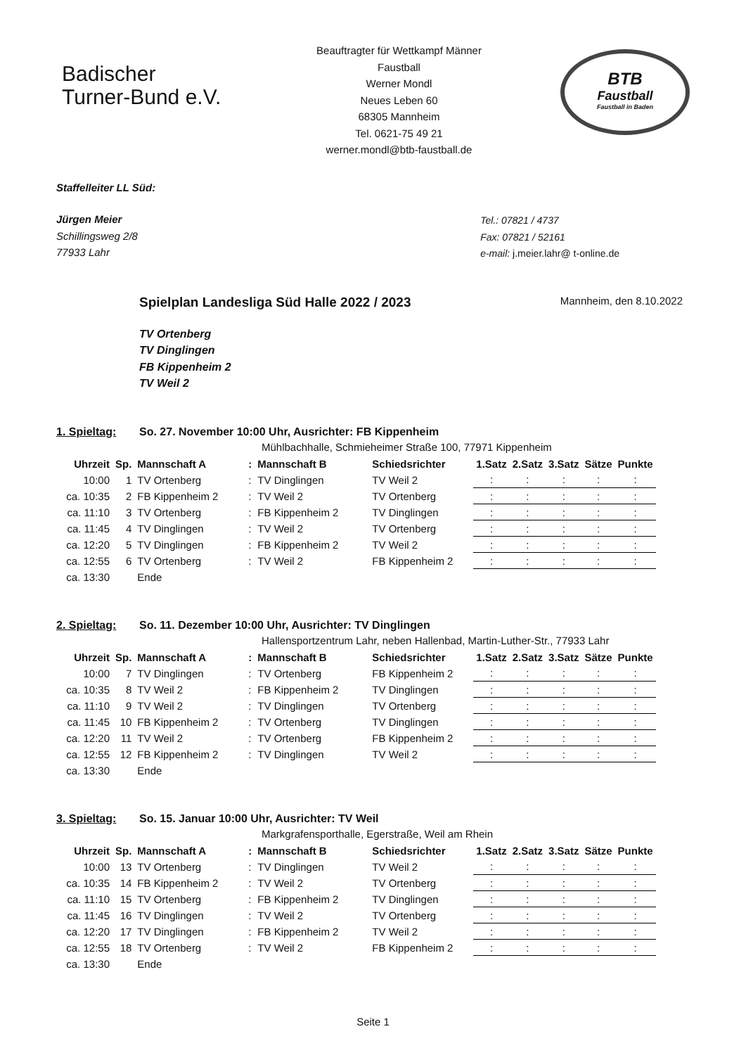Badischer
Turner-Bund e.V.
Beauftragter für Wettkampf Männer
Faustball
Werner Mondl
Neues Leben 60
68305 Mannheim
Tel. 0621-75 49 21
werner.mondl@btb-faustball.de
BTB
Faustball
Faustball in Baden
Staffelleiter LL Süd:
Jürgen Meier
Schillingsweg 2/8
77933 Lahr
Tel.: 07821 / 4737
Fax: 07821 / 52161
e-mail: j.meier.lahr@ t-online.de
Spielplan Landesliga Süd Halle 2022 / 2023 Mannheim, den 8.10.2022
TV Ortenberg
TV Dinglingen
FB Kippenheim 2
TV Weil 2
1. Spieltag: So. 27. November 10:00 Uhr, Ausrichter: FB Kippenheim
Mühlbachhalle, Schmieheimer Straße 100, 77971 Kippenheim
| Uhrzeit | Sp. | Mannschaft A | : | Mannschaft B | Schiedsrichter | 1.Satz | 2.Satz | 3.Satz | Sätze | Punkte |
| --- | --- | --- | --- | --- | --- | --- | --- | --- | --- | --- |
| 10:00 | 1 | TV Ortenberg | : | TV Dinglingen | TV Weil 2 | : | : | : | : | : |
| ca. 10:35 | 2 | FB Kippenheim 2 | : | TV Weil 2 | TV Ortenberg | : | : | : | : | : |
| ca. 11:10 | 3 | TV Ortenberg | : | FB Kippenheim 2 | TV Dinglingen | : | : | : | : | : |
| ca. 11:45 | 4 | TV Dinglingen | : | TV Weil 2 | TV Ortenberg | : | : | : | : | : |
| ca. 12:20 | 5 | TV Dinglingen | : | FB Kippenheim 2 | TV Weil 2 | : | : | : | : | : |
| ca. 12:55 | 6 | TV Ortenberg | : | TV Weil 2 | FB Kippenheim 2 | : | : | : | : | : |
| ca. 13:30 | | Ende | | | | | | | | |
2. Spieltag: So. 11. Dezember 10:00 Uhr, Ausrichter: TV Dinglingen
Hallensportzentrum Lahr, neben Hallenbad, Martin-Luther-Str., 77933 Lahr
| Uhrzeit | Sp. | Mannschaft A | : | Mannschaft B | Schiedsrichter | 1.Satz | 2.Satz | 3.Satz | Sätze | Punkte |
| --- | --- | --- | --- | --- | --- | --- | --- | --- | --- | --- |
| 10:00 | 7 | TV Dinglingen | : | TV Ortenberg | FB Kippenheim 2 | : | : | : | : | : |
| ca. 10:35 | 8 | TV Weil 2 | : | FB Kippenheim 2 | TV Dinglingen | : | : | : | : | : |
| ca. 11:10 | 9 | TV Weil 2 | : | TV Dinglingen | TV Ortenberg | : | : | : | : | : |
| ca. 11:45 | 10 | FB Kippenheim 2 | : | TV Ortenberg | TV Dinglingen | : | : | : | : | : |
| ca. 12:20 | 11 | TV Weil 2 | : | TV Ortenberg | FB Kippenheim 2 | : | : | : | : | : |
| ca. 12:55 | 12 | FB Kippenheim 2 | : | TV Dinglingen | TV Weil 2 | : | : | : | : | : |
| ca. 13:30 | | Ende | | | | | | | | |
3. Spieltag: So. 15. Januar 10:00 Uhr, Ausrichter: TV Weil
Markgrafensporthalle, Egerstraße, Weil am Rhein
| Uhrzeit | Sp. | Mannschaft A | : | Mannschaft B | Schiedsrichter | 1.Satz | 2.Satz | 3.Satz | Sätze | Punkte |
| --- | --- | --- | --- | --- | --- | --- | --- | --- | --- | --- |
| 10:00 | 13 | TV Ortenberg | : | TV Dinglingen | TV Weil 2 | : | : | : | : | : |
| ca. 10:35 | 14 | FB Kippenheim 2 | : | TV Weil 2 | TV Ortenberg | : | : | : | : | : |
| ca. 11:10 | 15 | TV Ortenberg | : | FB Kippenheim 2 | TV Dinglingen | : | : | : | : | : |
| ca. 11:45 | 16 | TV Dinglingen | : | TV Weil 2 | TV Ortenberg | : | : | : | : | : |
| ca. 12:20 | 17 | TV Dinglingen | : | FB Kippenheim 2 | TV Weil 2 | : | : | : | : | : |
| ca. 12:55 | 18 | TV Ortenberg | : | TV Weil 2 | FB Kippenheim 2 | : | : | : | : | : |
| ca. 13:30 | | Ende | | | | | | | | |
Seite 1